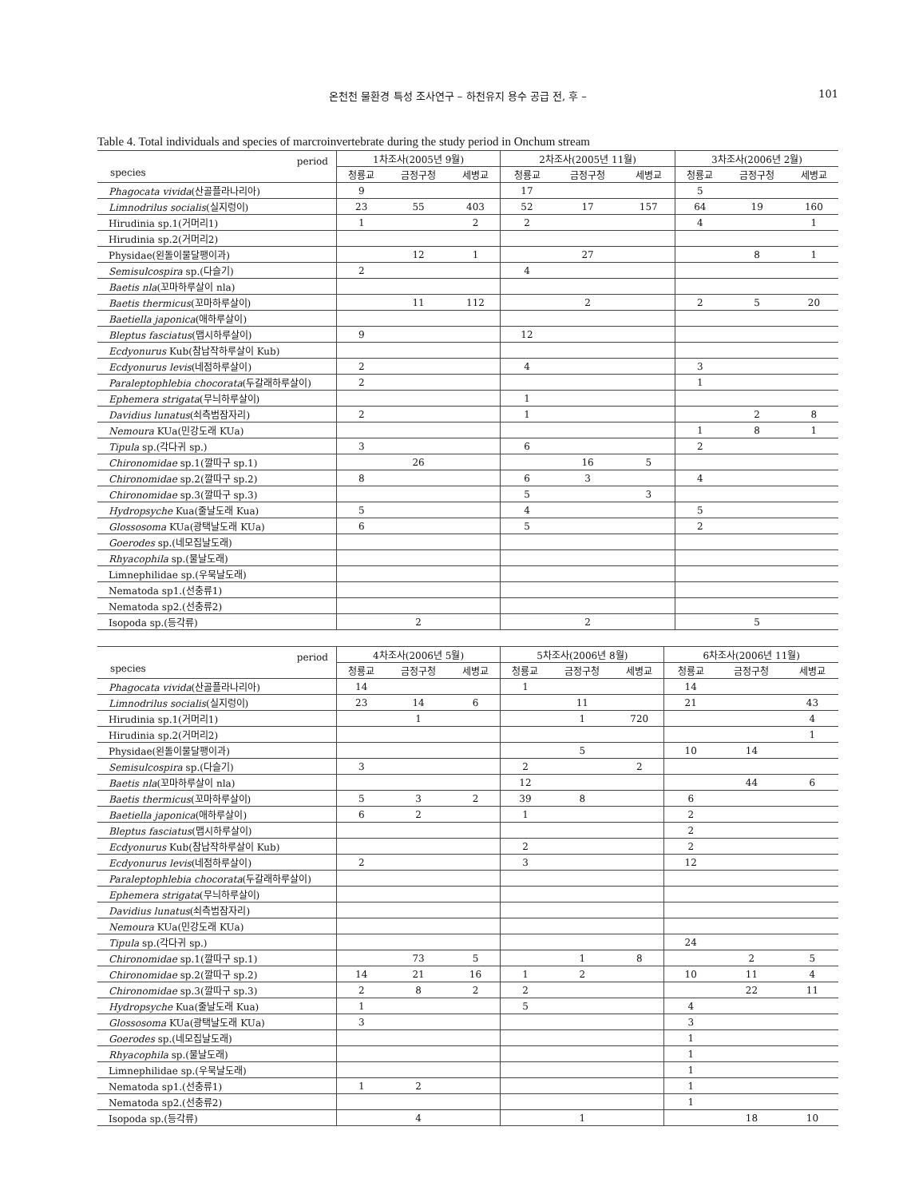온천천 물환경 특성 조사연구 – 하천유지 용수 공급 전, 후 – 101
Table 4. Total individuals and species of marcroinvertebrate during the study period in Onchum stream
| period species | 1차조사(2005년 9월) | | | 2차조사(2005년 11월) | | | 3차조사(2006년 2월) | | |
| --- | --- | --- | --- | --- | --- | --- | --- | --- | --- |
| | 청룡교 | 금정구청 | 세병교 | 청룡교 | 금정구청 | 세병교 | 청룡교 | 금정구청 | 세병교 |
| Phagocata vivida (산골플라나리아) | 9 | | | 17 | | | 5 | | |
| Limnodrilus socialis (실지렁이) | 23 | 55 | 403 | 52 | 17 | 157 | 64 | 19 | 160 |
| Hirudinia sp.1(거머리1) | 1 | | 2 | 2 | | | 4 | | 1 |
| Hirudinia sp.2(거머리2) | | | | | | | | | |
| Physidae(왼돌이물달팽이과) | | 12 | 1 | | 27 | | | 8 | 1 |
| Semisulcospira sp.(다슬기) | 2 | | | 4 | | | | | |
| Baetis nla (꼬마하루살이 nla) | | | | | | | | | |
| Baetis thermicus (꼬마하루살이) | | 11 | 112 | | 2 | | 2 | 5 | 20 |
| Baetiella japonica (애하루살이) | | | | | | | | | |
| Bleptus fasciatus (맵시하루살이) | 9 | | | 12 | | | | | |
| Ecdyonurus Kub(참납작하루살이 Kub) | | | | | | | | | |
| Ecdyonurus levis (네점하루살이) | 2 | | | 4 | | | 3 | | |
| Paraleptophlebia chocorata (두갈래하루살이) | 2 | | | | | | 1 | | |
| Ephemera strigata (무늬하루살이) | | | | 1 | | | | | |
| Davidius lunatus (쇠측범잠자리) | 2 | | | 1 | | | | 2 | 8 |
| Nemoura KUa(민강도래 KUa) | | | | | | | 1 | 8 | 1 |
| Tipula sp.(각다귀 sp.) | 3 | | | 6 | | | 2 | | |
| Chironomidae sp.1(깔따구 sp.1) | | 26 | | | 16 | 5 | | | |
| Chironomidae sp.2(깔따구 sp.2) | 8 | | | 6 | 3 | | 4 | | |
| Chironomidae sp.3(깔따구 sp.3) | | | | 5 | | 3 | | | |
| Hydropsyche Kua(줄날도래 Kua) | 5 | | | 4 | | | 5 | | |
| Glossosoma KUa(광택날도래 KUa) | 6 | | | 5 | | | 2 | | |
| Goerodes sp.(네모집날도래) | | | | | | | | | |
| Rhyacophila sp.(물날도래) | | | | | | | | | |
| Limnephilidae sp.(우묵날도래) | | | | | | | | | |
| Nematoda sp1.(선충류1) | | | | | | | | | |
| Nematoda sp2.(선충류2) | | | | | | | | | |
| Isopoda sp.(등각류) | | 2 | | | 2 | | | 5 | |
| period species | 4차조사(2006년 5월) | | | 5차조사(2006년 8월) | | | 6차조사(2006년 11월) | | |
| --- | --- | --- | --- | --- | --- | --- | --- | --- | --- |
| | 청룡교 | 금정구청 | 세병교 | 청룡교 | 금정구청 | 세병교 | 청룡교 | 금정구청 | 세병교 |
| Phagocata vivida (산골플라나리아) | 14 | | | 1 | | | 14 | | |
| Limnodrilus socialis (실지렁이) | 23 | 14 | 6 | | 11 | | 21 | | 43 |
| Hirudinia sp.1(거머리1) | | 1 | | | 1 | 720 | | | 4 |
| Hirudinia sp.2(거머리2) | | | | | | | | | 1 |
| Physidae(왼돌이물달팽이과) | | | | | 5 | | 10 | 14 | |
| Semisulcospira sp.(다슬기) | 3 | | | 2 | | 2 | | | |
| Baetis nla (꼬마하루살이 nla) | | | | 12 | | | | 44 | 6 |
| Baetis thermicus (꼬마하루살이) | 5 | 3 | 2 | 39 | 8 | | 6 | | |
| Baetiella japonica (애하루살이) | 6 | 2 | | 1 | | | 2 | | |
| Bleptus fasciatus (맵시하루살이) | | | | | | | 2 | | |
| Ecdyonurus Kub(참납작하루살이 Kub) | | | | 2 | | | 2 | | |
| Ecdyonurus levis (네점하루살이) | 2 | | | 3 | | | 12 | | |
| Paraleptophlebia chocorata (두갈래하루살이) | | | | | | | | | |
| Ephemera strigata (무늬하루살이) | | | | | | | | | |
| Davidius lunatus (쇠측범잠자리) | | | | | | | | | |
| Nemoura KUa(민강도래 KUa) | | | | | | | | | |
| Tipula sp.(각다귀 sp.) | | | | | | | 24 | | |
| Chironomidae sp.1(깔따구 sp.1) | | 73 | 5 | | 1 | 8 | | 2 | 5 |
| Chironomidae sp.2(깔따구 sp.2) | 14 | 21 | 16 | 1 | 2 | | 10 | 11 | 4 |
| Chironomidae sp.3(깔따구 sp.3) | 2 | 8 | 2 | 2 | | | | 22 | 11 |
| Hydropsyche Kua(줄날도래 Kua) | 1 | | | 5 | | | 4 | | |
| Glossosoma KUa(광택날도래 KUa) | 3 | | | | | | 3 | | |
| Goerodes sp.(네모집날도래) | | | | | | | 1 | | |
| Rhyacophila sp.(물날도래) | | | | | | | 1 | | |
| Limnephilidae sp.(우묵날도래) | | | | | | | 1 | | |
| Nematoda sp1.(선충류1) | 1 | 2 | | | | | 1 | | |
| Nematoda sp2.(선충류2) | | | | | | | 1 | | |
| Isopoda sp.(등각류) | | 4 | | | 1 | | | 18 | 10 |